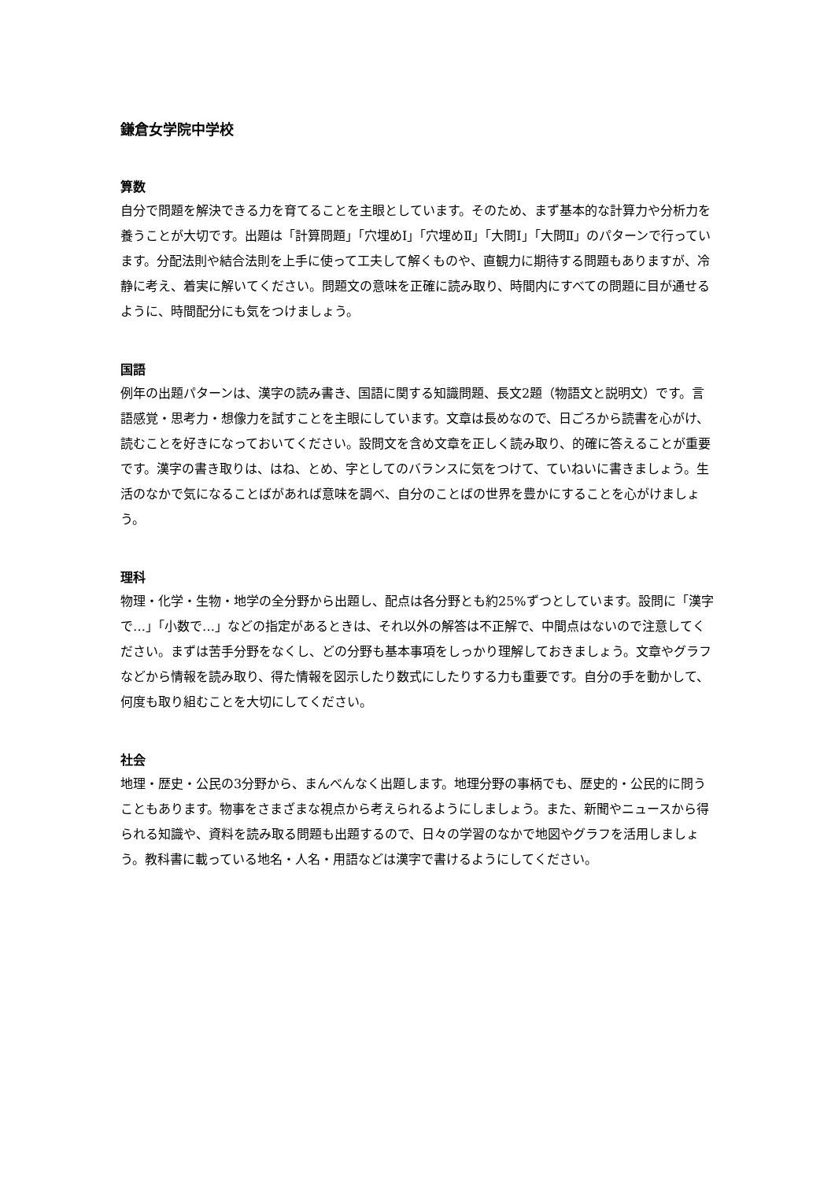鎌倉女学院中学校
算数
自分で問題を解決できる力を育てることを主眼としています。そのため、まず基本的な計算力や分析力を養うことが大切です。出題は「計算問題」「穴埋めⅠ」「穴埋めⅡ」「大問Ⅰ」「大問Ⅱ」のパターンで行っています。分配法則や結合法則を上手に使って工夫して解くものや、直観力に期待する問題もありますが、冷静に考え、着実に解いてください。問題文の意味を正確に読み取り、時間内にすべての問題に目が通せるように、時間配分にも気をつけましょう。
国語
例年の出題パターンは、漢字の読み書き、国語に関する知識問題、長文2題（物語文と説明文）です。言語感覚・思考力・想像力を試すことを主眼にしています。文章は長めなので、日ごろから読書を心がけ、読むことを好きになっておいてください。設問文を含め文章を正しく読み取り、的確に答えることが重要です。漢字の書き取りは、はね、とめ、字としてのバランスに気をつけて、ていねいに書きましょう。生活のなかで気になることばがあれば意味を調べ、自分のことばの世界を豊かにすることを心がけましょう。
理科
物理・化学・生物・地学の全分野から出題し、配点は各分野とも約25%ずつとしています。設問に「漢字で…」「小数で…」などの指定があるときは、それ以外の解答は不正解で、中間点はないので注意してください。まずは苦手分野をなくし、どの分野も基本事項をしっかり理解しておきましょう。文章やグラフなどから情報を読み取り、得た情報を図示したり数式にしたりする力も重要です。自分の手を動かして、何度も取り組むことを大切にしてください。
社会
地理・歴史・公民の3分野から、まんべんなく出題します。地理分野の事柄でも、歴史的・公民的に問うこともあります。物事をさまざまな視点から考えられるようにしましょう。また、新聞やニュースから得られる知識や、資料を読み取る問題も出題するので、日々の学習のなかで地図やグラフを活用しましょう。教科書に載っている地名・人名・用語などは漢字で書けるようにしてください。